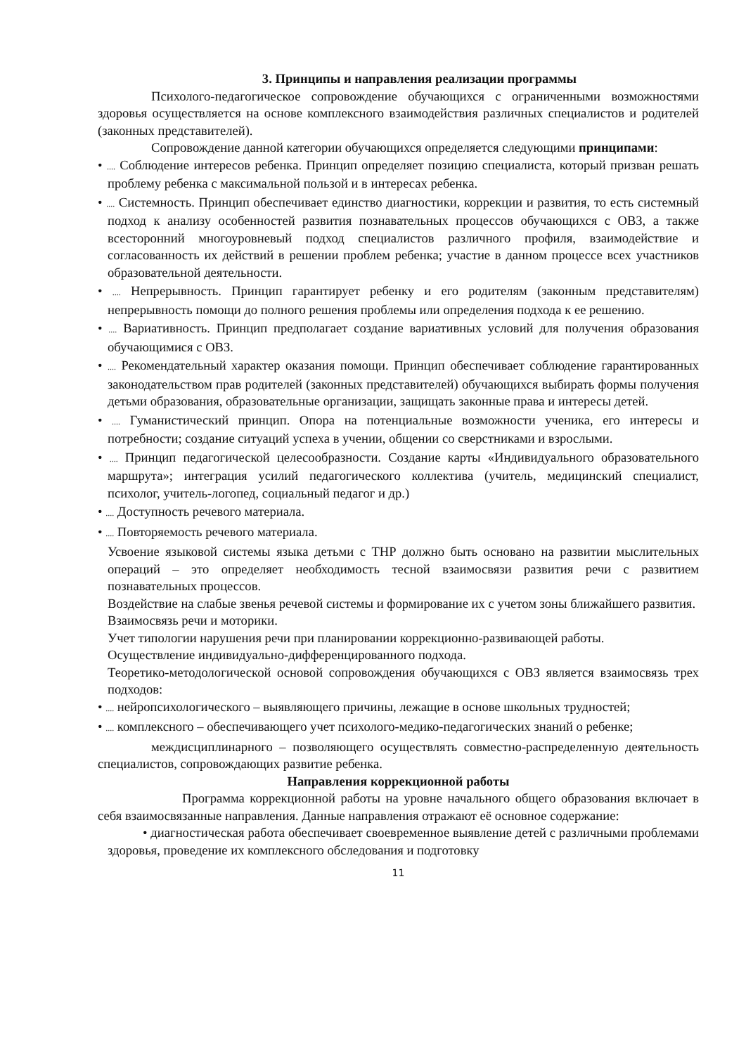3. Принципы и направления реализации программы
Психолого-педагогическое сопровождение обучающихся с ограниченными возможностями здоровья осуществляется на основе комплексного взаимодействия различных специалистов и родителей (законных представителей).
Сопровождение данной категории обучающихся определяется следующими принципами:
• .... Соблюдение интересов ребенка. Принцип определяет позицию специалиста, который призван решать проблему ребенка с максимальной пользой и в интересах ребенка.
• .... Системность. Принцип обеспечивает единство диагностики, коррекции и развития, то есть системный подход к анализу особенностей развития познавательных процессов обучающихся с ОВЗ, а также всесторонний многоуровневый подход специалистов различного профиля, взаимодействие и согласованность их действий в решении проблем ребенка; участие в данном процессе всех участников образовательной деятельности.
• .... Непрерывность. Принцип гарантирует ребенку и его родителям (законным представителям) непрерывность помощи до полного решения проблемы или определения подхода к ее решению.
• .... Вариативность. Принцип предполагает создание вариативных условий для получения образования обучающимися с ОВЗ.
• .... Рекомендательный характер оказания помощи. Принцип обеспечивает соблюдение гарантированных законодательством прав родителей (законных представителей) обучающихся выбирать формы получения детьми образования, образовательные организации, защищать законные права и интересы детей.
• .... Гуманистический принцип. Опора на потенциальные возможности ученика, его интересы и потребности; создание ситуаций успеха в учении, общении со сверстниками и взрослыми.
• .... Принцип педагогической целесообразности. Создание карты «Индивидуального образовательного маршрута»; интеграция усилий педагогического коллектива (учитель, медицинский специалист, психолог, учитель-логопед, социальный педагог и др.)
• .... Доступность речевого материала.
• .... Повторяемость речевого материала.
Усвоение языковой системы языка детьми с ТНР должно быть основано на развитии мыслительных операций – это определяет необходимость тесной взаимосвязи развития речи с развитием познавательных процессов.
Воздействие на слабые звенья речевой системы и формирование их с учетом зоны ближайшего развития.
Взаимосвязь речи и моторики.
Учет типологии нарушения речи при планировании коррекционно-развивающей работы.
Осуществление индивидуально-дифференцированного подхода.
Теоретико-методологической основой сопровождения обучающихся с ОВЗ является взаимосвязь трех подходов:
• .... нейропсихологического – выявляющего причины, лежащие в основе школьных трудностей;
• .... комплексного – обеспечивающего учет психолого-медико-педагогических знаний о ребенке;
междисциплинарного – позволяющего осуществлять совместно-распределенную деятельность специалистов, сопровождающих развитие ребенка.
Направления коррекционной работы
Программа коррекционной работы на уровне начального общего образования включает в себя взаимосвязанные направления. Данные направления отражают её основное содержание:
• диагностическая работа обеспечивает своевременное выявление детей с различными проблемами здоровья, проведение их комплексного обследования и подготовку
11